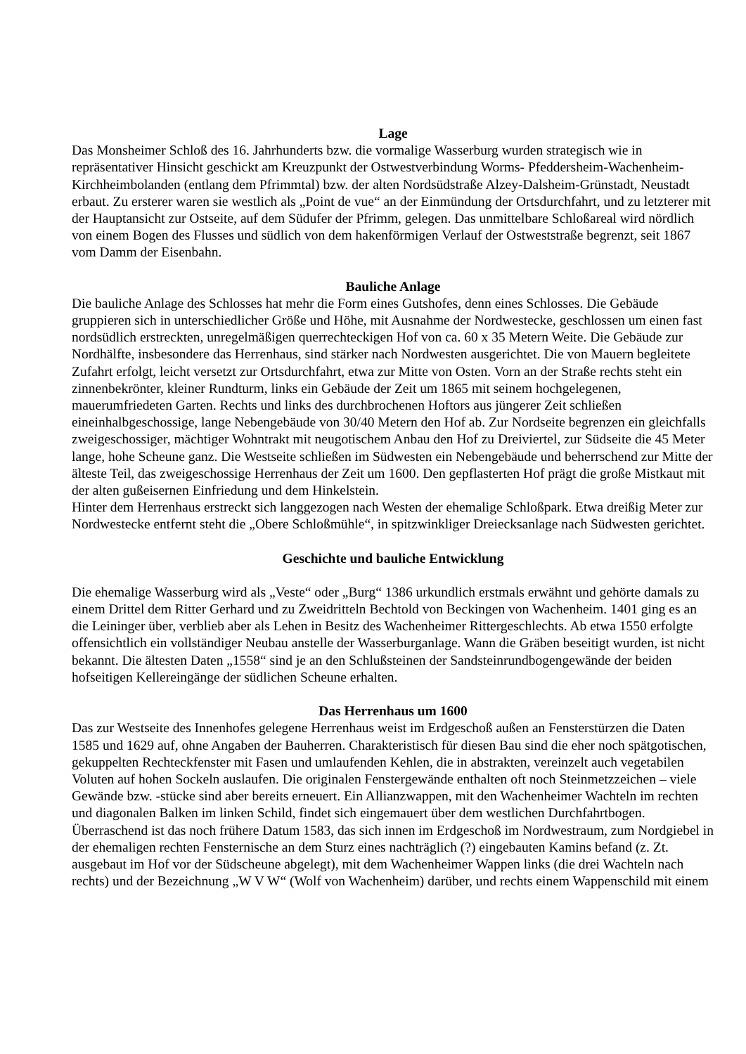Lage
Das Monsheimer Schloß des 16. Jahrhunderts bzw. die vormalige Wasserburg wurden strategisch wie in repräsentativer Hinsicht geschickt am Kreuzpunkt der Ostwestverbindung Worms- Pfeddersheim-Wachenheim-Kirchheimbolanden (entlang dem Pfrimmtal) bzw. der alten Nordsüdstraße Alzey-Dalsheim-Grünstadt, Neustadt erbaut. Zu ersterer waren sie westlich als „Point de vue“ an der Einmündung der Ortsdurchfahrt, und zu letzterer mit der Hauptansicht zur Ostseite, auf dem Südufer der Pfrimm, gelegen. Das unmittelbare Schloßareal wird nördlich von einem Bogen des Flusses und südlich von dem hakenförmigen Verlauf der Ostweststraße begrenzt, seit 1867 vom Damm der Eisenbahn.
Bauliche Anlage
Die bauliche Anlage des Schlosses hat mehr die Form eines Gutshofes, denn eines Schlosses. Die Gebäude gruppieren sich in unterschiedlicher Größe und Höhe, mit Ausnahme der Nordwestecke, geschlossen um einen fast nordsüdlich erstreckten, unregelmäßigen querrechteckigen Hof von ca. 60 x 35 Metern Weite. Die Gebäude zur Nordhälfte, insbesondere das Herrenhaus, sind stärker nach Nordwesten ausgerichtet. Die von Mauern begleitete Zufahrt erfolgt, leicht versetzt zur Ortsdurchfahrt, etwa zur Mitte von Osten. Vorn an der Straße rechts steht ein zinnenbekrönter, kleiner Rundturm, links ein Gebäude der Zeit um 1865 mit seinem hochgelegenen, mauerumfriedeten Garten. Rechts und links des durchbrochenen Hoftors aus jüngerer Zeit schließen eineinhalbgeschossige, lange Nebengebäude von 30/40 Metern den Hof ab. Zur Nordseite begrenzen ein gleichfalls zweigeschossiger, mächtiger Wohntrakt mit neugotischem Anbau den Hof zu Dreiviertel, zur Südseite die 45 Meter lange, hohe Scheune ganz. Die Westseite schließen im Südwesten ein Nebengebäude und beherrschend zur Mitte der älteste Teil, das zweigeschossige Herrenhaus der Zeit um 1600. Den gepflasterten Hof prägt die große Mistkaut mit der alten gußeisernen Einfriedung und dem Hinkelstein.
Hinter dem Herrenhaus erstreckt sich langgezogen nach Westen der ehemalige Schloßpark. Etwa dreißig Meter zur Nordwestecke entfernt steht die „Obere Schloßmühle“, in spitzwinkliger Dreiecksanlage nach Südwesten gerichtet.
Geschichte und bauliche Entwicklung
Die ehemalige Wasserburg wird als „Veste“ oder „Burg“ 1386 urkundlich erstmals erwähnt und gehörte damals zu einem Drittel dem Ritter Gerhard und zu Zweidritteln Bechtold von Beckingen von Wachenheim. 1401 ging es an die Leininger über, verblieb aber als Lehen in Besitz des Wachenheimer Rittergeschlechts. Ab etwa 1550 erfolgte offensichtlich ein vollständiger Neubau anstelle der Wasserburganlage. Wann die Gräben beseitigt wurden, ist nicht bekannt. Die ältesten Daten „1558“ sind je an den Schlußsteinen der Sandsteinrundbogengewände der beiden hofseitigen Kellereingänge der südlichen Scheune erhalten.
Das Herrenhaus um 1600
Das zur Westseite des Innenhofes gelegene Herrenhaus weist im Erdgeschoß außen an Fensterstürzen die Daten 1585 und 1629 auf, ohne Angaben der Bauherren. Charakteristisch für diesen Bau sind die eher noch spätgotischen, gekuppelten Rechteckfenster mit Fasen und umlaufenden Kehlen, die in abstrakten, vereinzelt auch vegetabilen Voluten auf hohen Sockeln auslaufen. Die originalen Fenstergewände enthalten oft noch Steinmetzzeichen – viele Gewände bzw. -stücke sind aber bereits erneuert. Ein Allianzwappen, mit den Wachenheimer Wachteln im rechten und diagonalen Balken im linken Schild, findet sich eingemauert über dem westlichen Durchfahrtbogen. Überraschend ist das noch frühere Datum 1583, das sich innen im Erdgeschoß im Nordwestraum, zum Nordgiebel in der ehemaligen rechten Fensternische an dem Sturz eines nachträglich (?) eingebauten Kamins befand (z. Zt. ausgebaut im Hof vor der Südscheune abgelegt), mit dem Wachenheimer Wappen links (die drei Wachteln nach rechts) und der Bezeichnung „W V W“ (Wolf von Wachenheim) darüber, und rechts einem Wappenschild mit einem